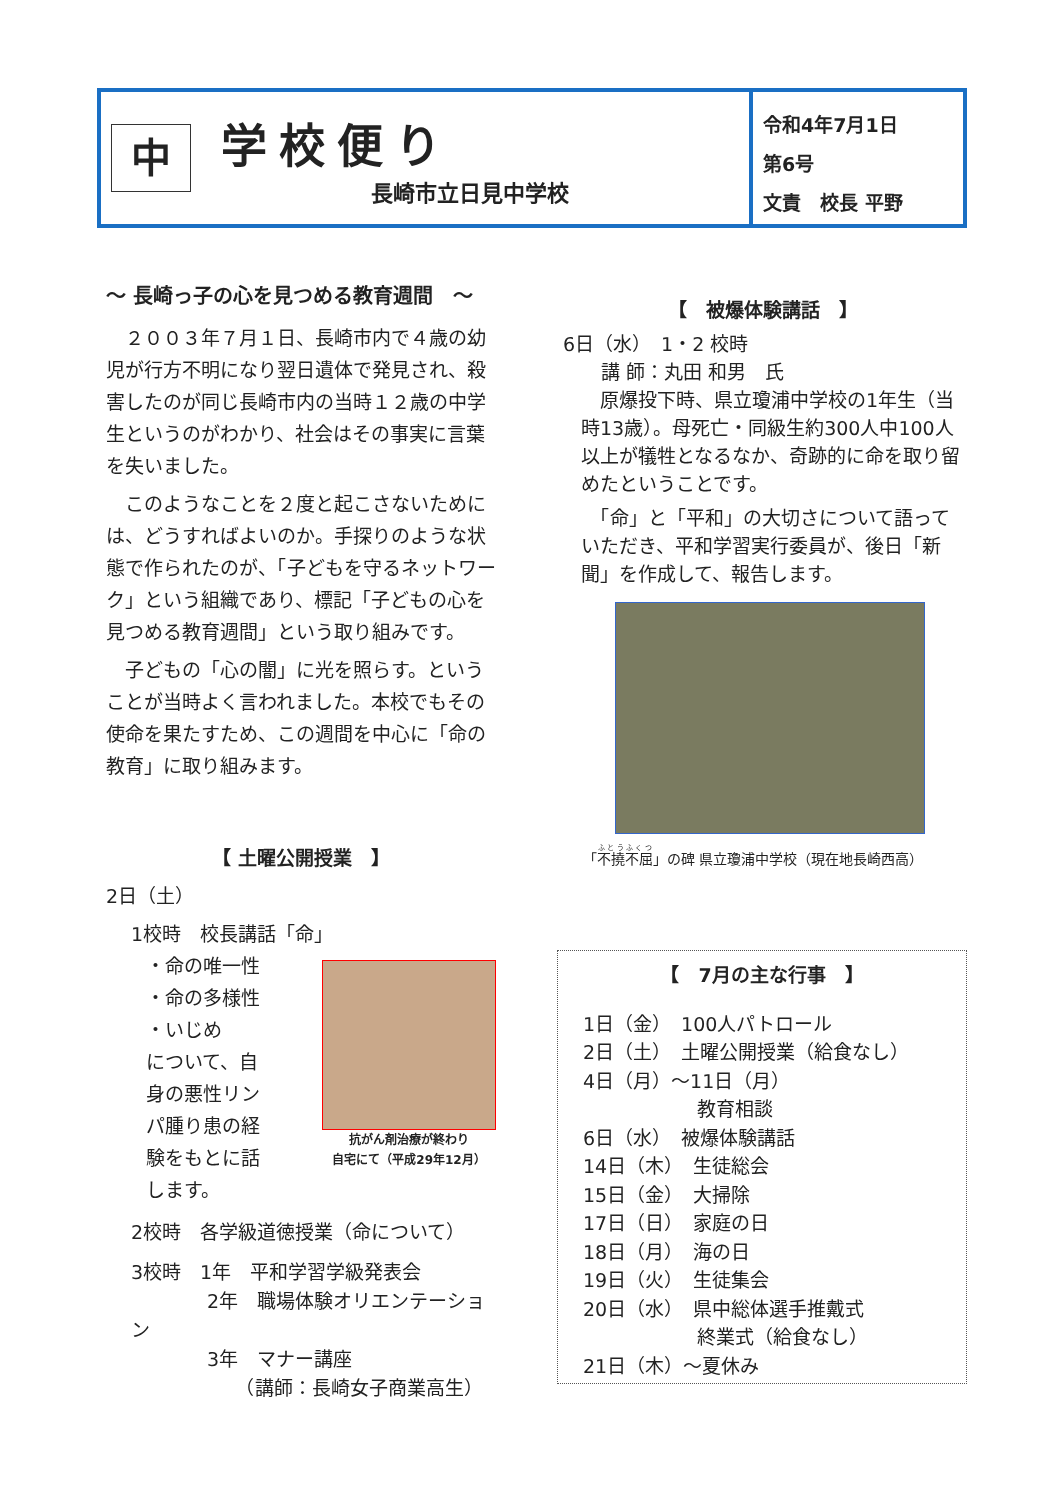中
学校便り
長崎市立日見中学校
令和4年7月1日
第6号
文責　校長 平野
～ 長崎っ子の心を見つめる教育週間　～
　２００３年７月１日、長崎市内で４歳の幼児が行方不明になり翌日遺体で発見され、殺害したのが同じ長崎市内の当時１２歳の中学生というのがわかり、社会はその事実に言葉を失いました。
　このようなことを２度と起こさないためには、どうすればよいのか。手探りのような状態で作られたのが、「子どもを守るネットワーク」という組織であり、標記「子どもの心を見つめる教育週間」という取り組みです。
　子どもの「心の闇」に光を照らす。ということが当時よく言われました。本校でもその使命を果たすため、この週間を中心に「命の教育」に取り組みます。
【 土曜公開授業　】
2日（土）
1校時　校長講話「命」
・命の唯一性
・命の多様性
・いじめ
について、自身の悪性リンパ腫り患の経験をもとに話します。
抗がん剤治療が終わり
自宅にて（平成29年12月）
2校時　各学級道徳授業（命について）
3校時　1年　平和学習学級発表会
　　　　2年　職場体験オリエンテーション
　　　　3年　マナー講座
　　　　　　（講師：長崎女子商業高生）
【　被爆体験講話　】
6日（水）　1・2 校時
　　講 師：丸田 和男　氏
　原爆投下時、県立瓊浦中学校の1年生（当時13歳）。母死亡・同級生約300人中100人以上が犠牲となるなか、奇跡的に命を取り留めたということです。
　「命」と「平和」の大切さについて語っていただき、平和学習実行委員が、後日「新聞」を作成して、報告します。
「不撓不屈」の碑 県立瓊浦中学校（現在地長崎西高）
【　7月の主な行事　】
1日（金）　100人パトロール
2日（土）　土曜公開授業（給食なし）
4日（月）～11日（月）
　　　　　　教育相談
6日（水）　被爆体験講話
14日（木）　生徒総会
15日（金）　大掃除
17日（日）　家庭の日
18日（月）　海の日
19日（火）　生徒集会
20日（水）　県中総体選手推戴式
　　　　　　終業式（給食なし）
21日（木）～夏休み